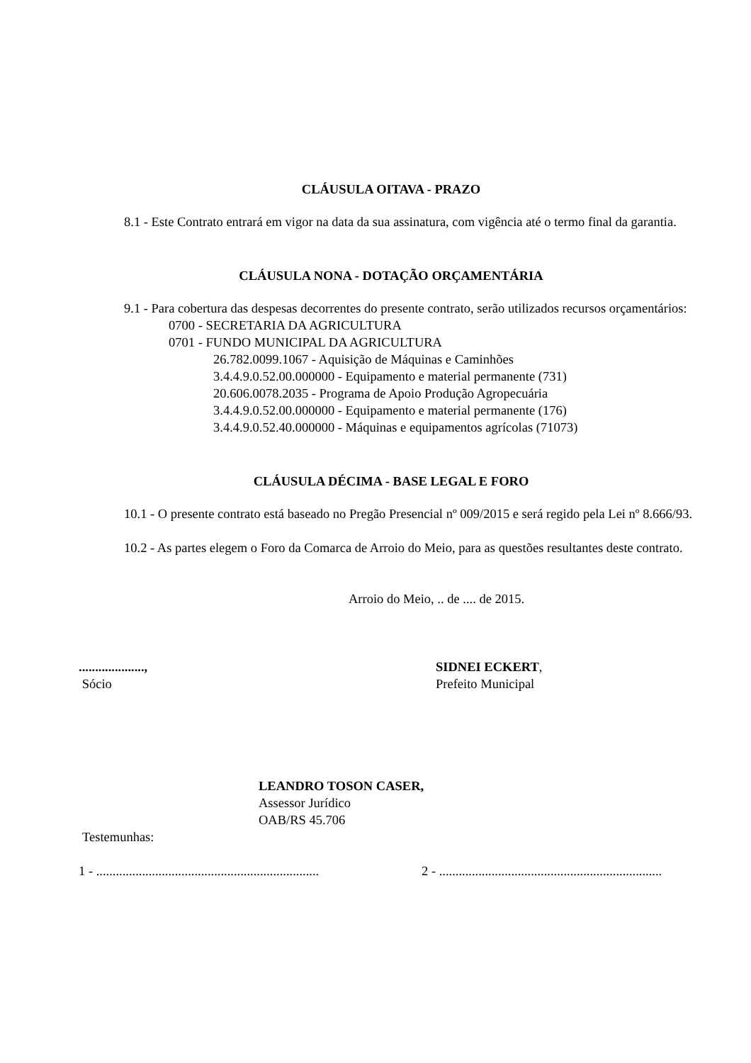CLÁUSULA OITAVA - PRAZO
8.1 - Este Contrato entrará em vigor na data da sua assinatura, com vigência até o termo final da garantia.
CLÁUSULA NONA - DOTAÇÃO ORÇAMENTÁRIA
9.1 - Para cobertura das despesas decorrentes do presente contrato, serão utilizados recursos orçamentários:
0700 - SECRETARIA DA AGRICULTURA
0701 - FUNDO MUNICIPAL DA AGRICULTURA
26.782.0099.1067 - Aquisição de Máquinas e Caminhões
3.4.4.9.0.52.00.000000 - Equipamento e material permanente (731)
20.606.0078.2035 - Programa de Apoio Produção Agropecuária
3.4.4.9.0.52.00.000000 - Equipamento e material permanente (176)
3.4.4.9.0.52.40.000000 - Máquinas e equipamentos agrícolas (71073)
CLÁUSULA DÉCIMA - BASE LEGAL E FORO
10.1 - O presente contrato está baseado no Pregão Presencial nº 009/2015 e será regido pela Lei nº 8.666/93.
10.2 - As partes elegem o Foro da Comarca de Arroio do Meio, para as questões resultantes deste contrato.
Arroio do Meio, .. de .... de 2015.
....................,
Sócio
SIDNEI ECKERT,
Prefeito Municipal
LEANDRO TOSON CASER,
Assessor Jurídico
OAB/RS 45.706
Testemunhas:
1 - ....................................................................
2 - ....................................................................